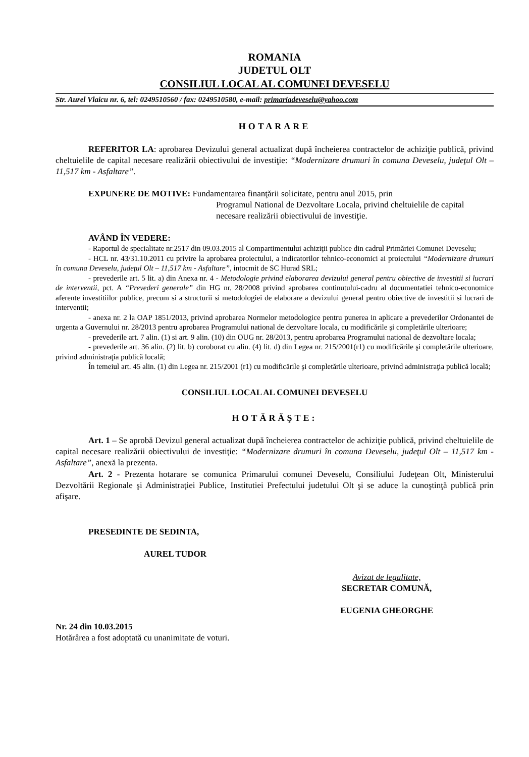ROMANIA
JUDETUL OLT
CONSILIUL LOCAL AL COMUNEI DEVESELU
Str. Aurel Vlaicu nr. 6, tel: 0249510560 / fax: 0249510580, e-mail: primariadeveselu@yahoo.com
HOTARARE
REFERITOR LA: aprobarea Devizului general actualizat după încheierea contractelor de achiziţie publică, privind cheltuielile de capital necesare realizării obiectivului de investiţie: “Modernizare drumuri în comuna Deveselu, judeţul Olt – 11,517 km - Asfaltare”.
EXPUNERE DE MOTIVE: Fundamentarea finanţării solicitate, pentru anul 2015, prin
Programul National de Dezvoltare Locala, privind cheltuielile de capital necesare realizării obiectivului de investiţie.
AVÂND ÎN VEDERE:
- Raportul de specialitate nr.2517 din 09.03.2015 al Compartimentului achiziţii publice din cadrul Primăriei Comunei Deveselu;
- HCL nr. 43/31.10.2011 cu privire la aprobarea proiectului, a indicatorilor tehnico-economici ai proiectului “Modernizare drumuri în comuna Deveselu, judeţul Olt – 11,517 km - Asfaltare”, intocmit de SC Hurad SRL;
- prevederile art. 5 lit. a) din Anexa nr. 4 - Metodologie privind elaborarea devizului general pentru obiective de investitii si lucrari de interventii, pct. A “Prevederi generale” din HG nr. 28/2008 privind aprobarea continutului-cadru al documentatiei tehnico-economice aferente investitiilor publice, precum si a structurii si metodologiei de elaborare a devizului general pentru obiective de investitii si lucrari de interventii;
- anexa nr. 2 la OAP 1851/2013, privind aprobarea Normelor metodologice pentru punerea in aplicare a prevederilor Ordonantei de urgenta a Guvernului nr. 28/2013 pentru aprobarea Programului national de dezvoltare locala, cu modificările şi completările ulterioare;
- prevederile art. 7 alin. (1) si art. 9 alin. (10) din OUG nr. 28/2013, pentru aprobarea Programului national de dezvoltare locala;
- prevederile art. 36 alin. (2) lit. b) coroborat cu alin. (4) lit. d) din Legea nr. 215/2001(r1) cu modificările şi completările ulterioare, privind administraţia publică locală;
În temeiul art. 45 alin. (1) din Legea nr. 215/2001 (r1) cu modificările şi completările ulterioare, privind administraţia publică locală;
CONSILIUL LOCAL AL COMUNEI DEVESELU
HOTĂRĂŞTE:
Art. 1 – Se aprobă Devizul general actualizat după încheierea contractelor de achiziţie publică, privind cheltuielile de capital necesare realizării obiectivului de investiţie: “Modernizare drumuri în comuna Deveselu, judeţul Olt – 11,517 km - Asfaltare”, anexă la prezenta.
Art. 2 - Prezenta hotarare se comunica Primarului comunei Deveselu, Consiliului Judeţean Olt, Ministerului Dezvoltării Regionale şi Administraţiei Publice, Institutiei Prefectului judetului Olt şi se aduce la cunoştinţă publică prin afişare.
PRESEDINTE DE SEDINTA,
AUREL TUDOR
Avizat de legalitate,
SECRETAR COMUNĂ,
EUGENIA GHEORGHE
Nr. 24 din 10.03.2015
Hotărârea a fost adoptată cu unanimitate de voturi.